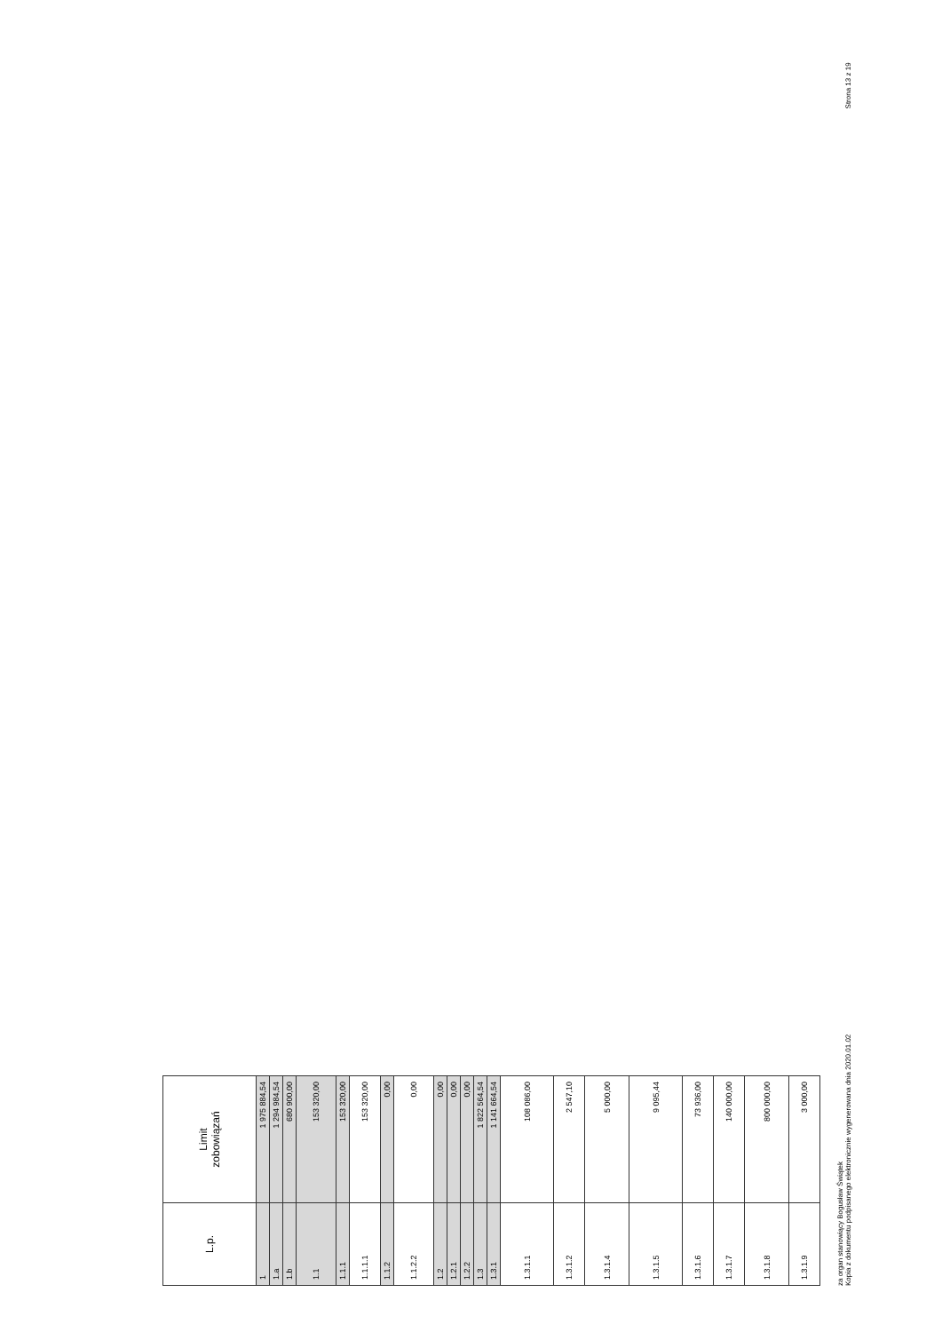| L.p. | Limit zobowiązań |
| --- | --- |
| 1 | 1 975 884,54 |
| 1.a | 1 294 984,54 |
| 1.b | 680 900,00 |
| 1.1 | 153 320,00 |
| 1.1.1 | 153 320,00 |
| 1.1.1.1 | 153 320,00 |
| 1.1.2 | 0,00 |
| 1.1.2.2 | 0,00 |
| 1.2 | 0,00 |
| 1.2.1 | 0,00 |
| 1.2.2 | 0,00 |
| 1.3 | 1 822 564,54 |
| 1.3.1 | 1 141 664,54 |
| 1.3.1.1 | 108 086,00 |
| 1.3.1.2 | 2 547,10 |
| 1.3.1.4 | 5 000,00 |
| 1.3.1.5 | 9 095,44 |
| 1.3.1.6 | 73 936,00 |
| 1.3.1.7 | 140 000,00 |
| 1.3.1.8 | 800 000,00 |
| 1.3.1.9 | 3 000,00 |
za organ stanowiący Bogusław Świątek
Kopia z dokumentu podpisanego elektronicznie wygenerowana dnia 2020.01.02 Strona 13 z 19